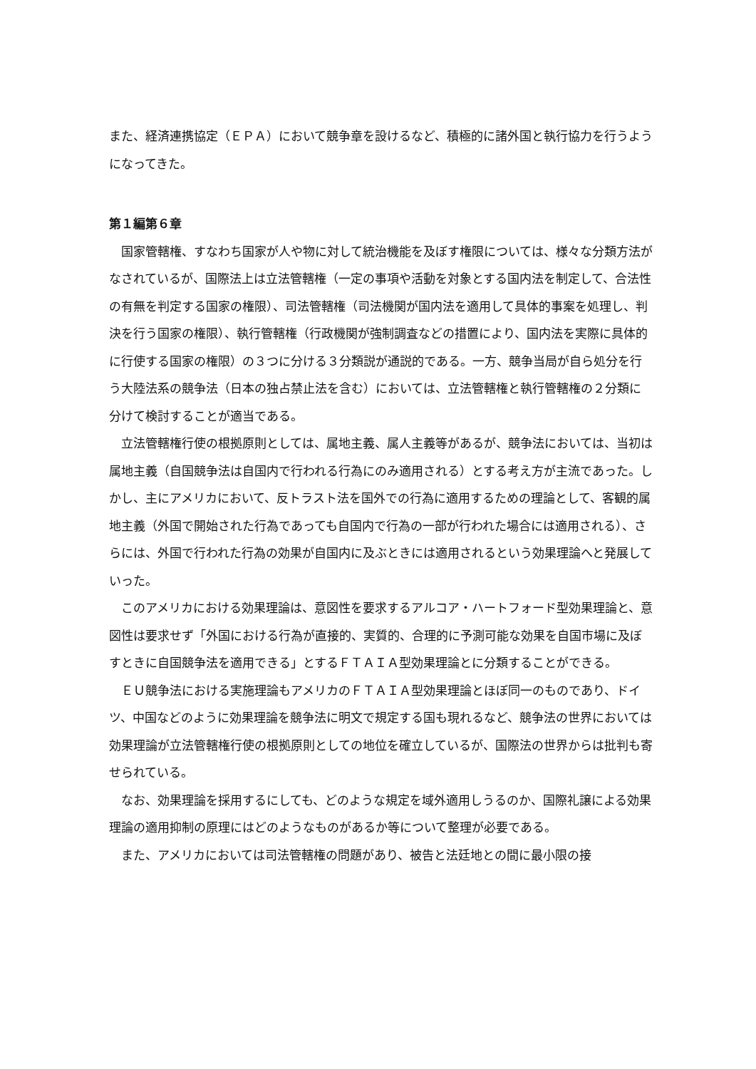また、経済連携協定（ＥＰＡ）において競争章を設けるなど、積極的に諸外国と執行協力を行うようになってきた。
第１編第６章
国家管轄権、すなわち国家が人や物に対して統治機能を及ぼす権限については、様々な分類方法がなされているが、国際法上は立法管轄権（一定の事項や活動を対象とする国内法を制定して、合法性の有無を判定する国家の権限）、司法管轄権（司法機関が国内法を適用して具体的事案を処理し、判決を行う国家の権限）、執行管轄権（行政機関が強制調査などの措置により、国内法を実際に具体的に行使する国家の権限）の３つに分ける３分類説が通説的である。一方、競争当局が自ら処分を行う大陸法系の競争法（日本の独占禁止法を含む）においては、立法管轄権と執行管轄権の２分類に分けて検討することが適当である。
立法管轄権行使の根拠原則としては、属地主義、属人主義等があるが、競争法においては、当初は属地主義（自国競争法は自国内で行われる行為にのみ適用される）とする考え方が主流であった。しかし、主にアメリカにおいて、反トラスト法を国外での行為に適用するための理論として、客観的属地主義（外国で開始された行為であっても自国内で行為の一部が行われた場合には適用される）、さらには、外国で行われた行為の効果が自国内に及ぶときには適用されるという効果理論へと発展していった。
このアメリカにおける効果理論は、意図性を要求するアルコア・ハートフォード型効果理論と、意図性は要求せず「外国における行為が直接的、実質的、合理的に予測可能な効果を自国市場に及ぼすときに自国競争法を適用できる」とするＦＴＡＩＡ型効果理論とに分類することができる。
ＥＵ競争法における実施理論もアメリカのＦＴＡＩＡ型効果理論とほぼ同一のものであり、ドイツ、中国などのように効果理論を競争法に明文で規定する国も現れるなど、競争法の世界においては効果理論が立法管轄権行使の根拠原則としての地位を確立しているが、国際法の世界からは批判も寄せられている。
なお、効果理論を採用するにしても、どのような規定を域外適用しうるのか、国際礼譲による効果理論の適用抑制の原理にはどのようなものがあるか等について整理が必要である。
また、アメリカにおいては司法管轄権の問題があり、被告と法廷地との間に最小限の接